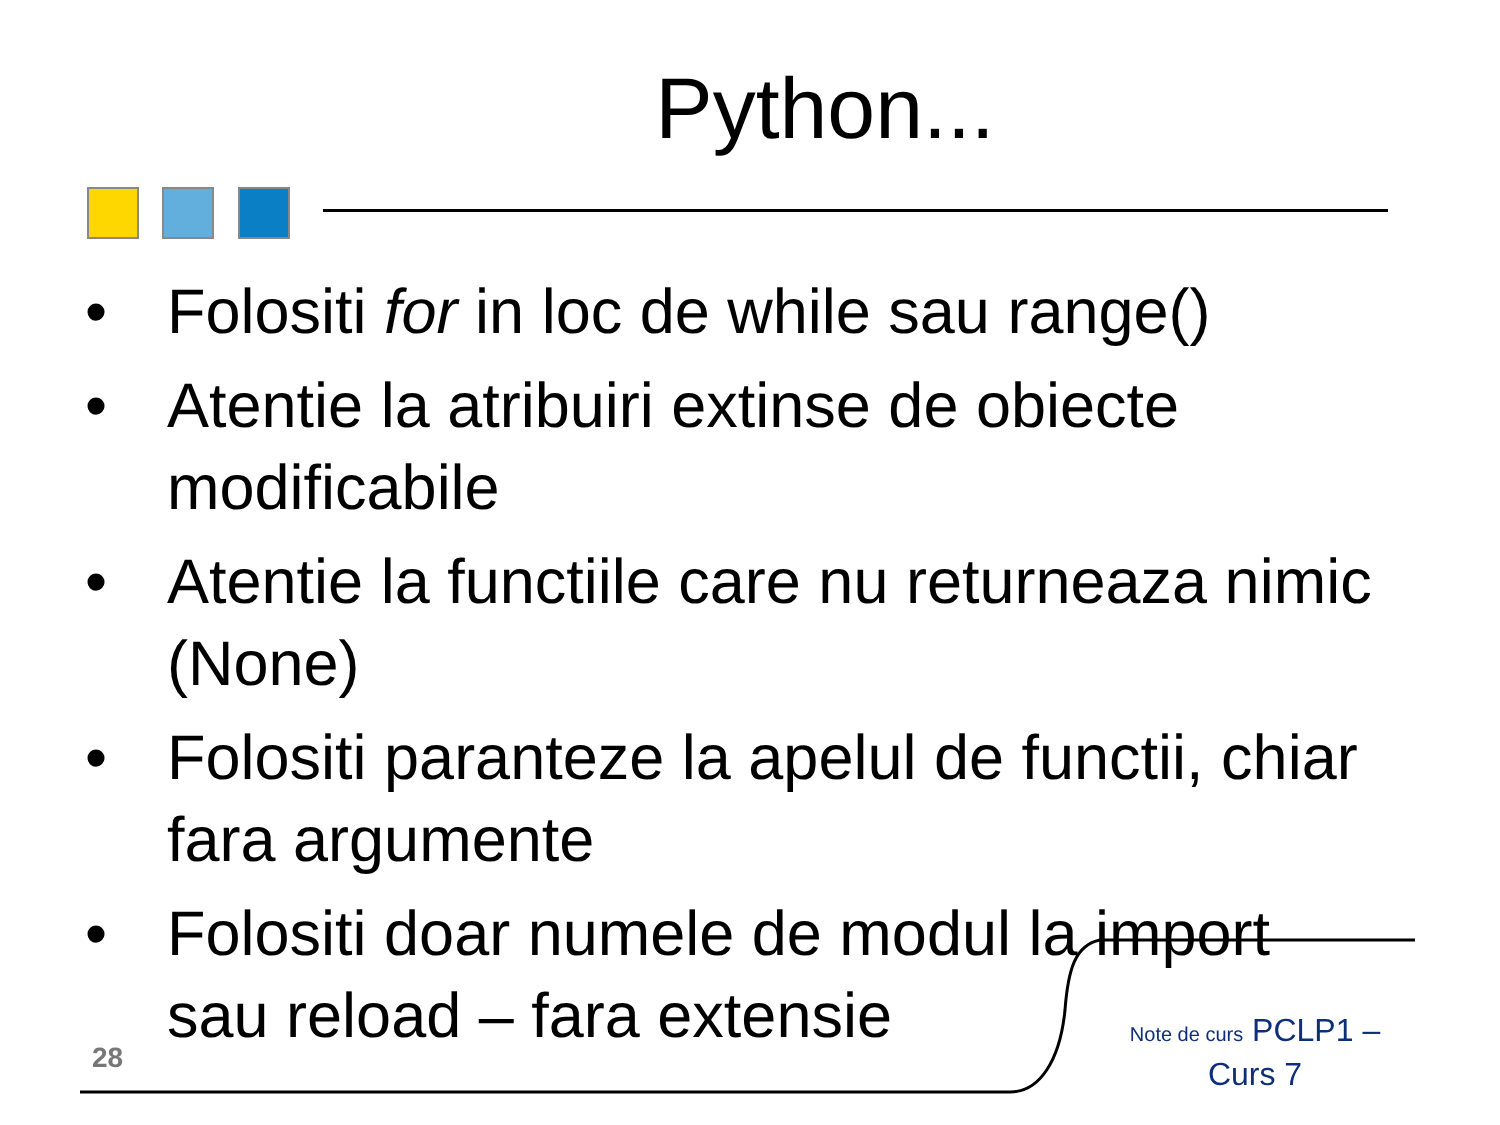Python...
• Folositi for in loc de while sau range()
• Atentie la atribuiri extinse de obiecte modificabile
• Atentie la functiile care nu returneaza nimic (None)
• Folositi paranteze la apelul de functii, chiar fara argumente
• Folositi doar numele de modul la import sau reload – fara extensie
28
Note de curs PCLP1 – Curs 7